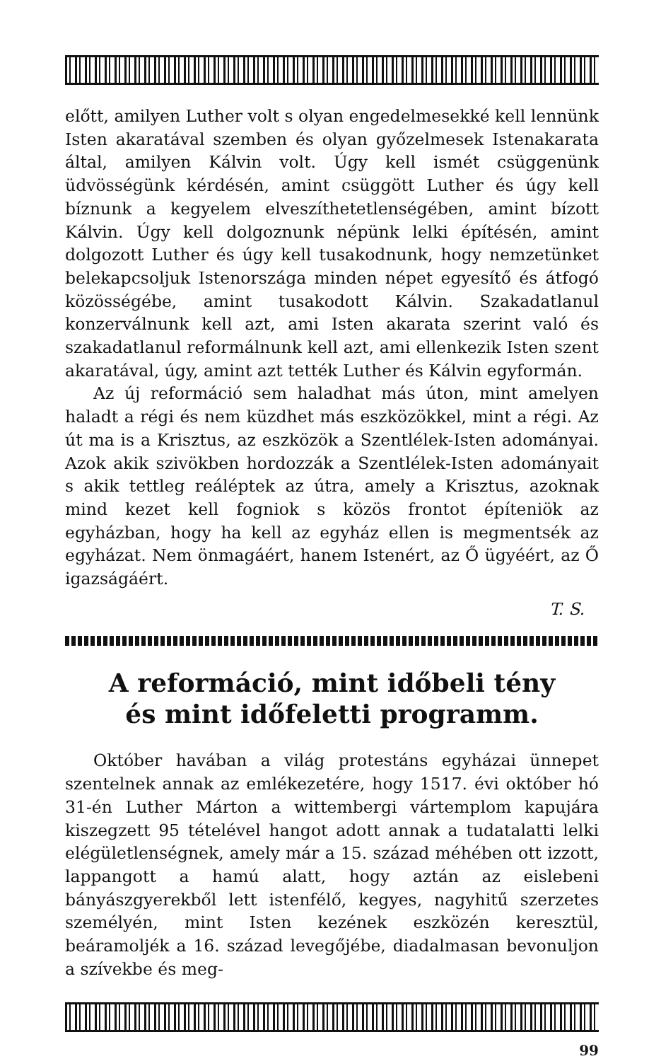előtt, amilyen Luther volt s olyan engedelmesekké kell lennünk Isten akaratával szemben és olyan győzelmesek Istenakarata által, amilyen Kálvin volt. Úgy kell ismét csüggenünk üdvösségünk kérdésén, amint csüggött Luther és úgy kell bíznunk a kegyelem elveszíthetetlenségében, amint bízott Kálvin. Úgy kell dolgoznunk népünk lelki építésén, amint dolgozott Luther és úgy kell tusakodnunk, hogy nemzetünket belekapcsoljuk Istenországa minden népet egyesítő és átfogó közösségébe, amint tusakodott Kálvin. Szakadatlanul konzerválnunk kell azt, ami Isten akarata szerint való és szakadatlanul reformálnunk kell azt, ami ellenkezik Isten szent akaratával, úgy, amint azt tették Luther és Kálvin egyformán.
Az új reformáció sem haladhat más úton, mint amelyen haladt a régi és nem küzdhet más eszközökkel, mint a régi. Az út ma is a Krisztus, az eszközök a Szentlélek-Isten adományai. Azok akik szivökben hordozzák a Szentlélek-Isten adományait s akik tettleg reáléptek az útra, amely a Krisztus, azoknak mind kezet kell fogniok s közös frontot építeniök az egyházban, hogy ha kell az egyház ellen is megmentsék az egyházat. Nem önmagáért, hanem Istenért, az Ő ügyéért, az Ő igazságáért.
T. S.
A reformáció, mint időbeli tény
és mint időfeletti programm.
Október havában a világ protestáns egyházai ünnepet szentelnek annak az emlékezetére, hogy 1517. évi október hó 31-én Luther Márton a wittembergi vártemplom kapujára kiszegzett 95 tételével hangot adott annak a tudatalatti lelki elégületlenségnek, amely már a 15. század méhében ott izzott, lappangott a hamú alatt, hogy aztán az eislebeni bányászgyerekből lett istenfélő, kegyes, nagyhitű szerzetes személyén, mint Isten kezének eszközén keresztül, beáramoljék a 16. század levegőjébe, diadalmasan bevonuljon a szívekbe és meg-
99